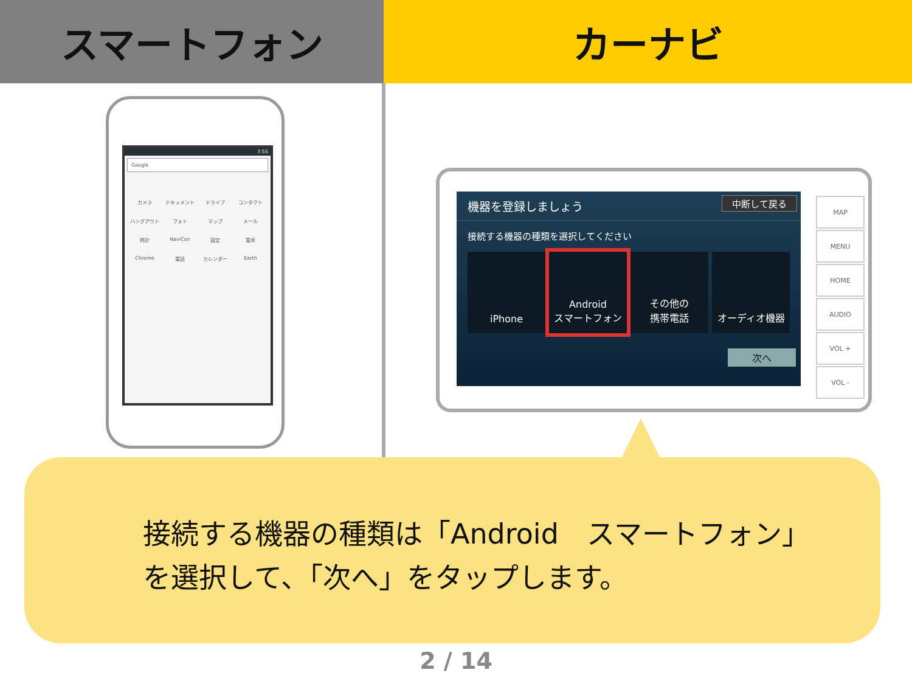スマートフォン カーナビ
7:55
Google
カメラ ドキュメント ドライブ コンタクト ハングアウト フォト マップ メール 時計 NaviCon 設定 電卓 Chrome 電話 カレンダー Earth
機器を登録しましょう
中断して戻る
接続する機器の種類を選択してください
iPhone Android
スマートフォン
その他の
携帯電話
オーディオ機器
次へ
MAP
MENU
HOME
AUDIO
VOL +
VOL -
接続する機器の種類は「Android　スマートフォン」
を選択して、「次へ」をタップします。
2 / 14